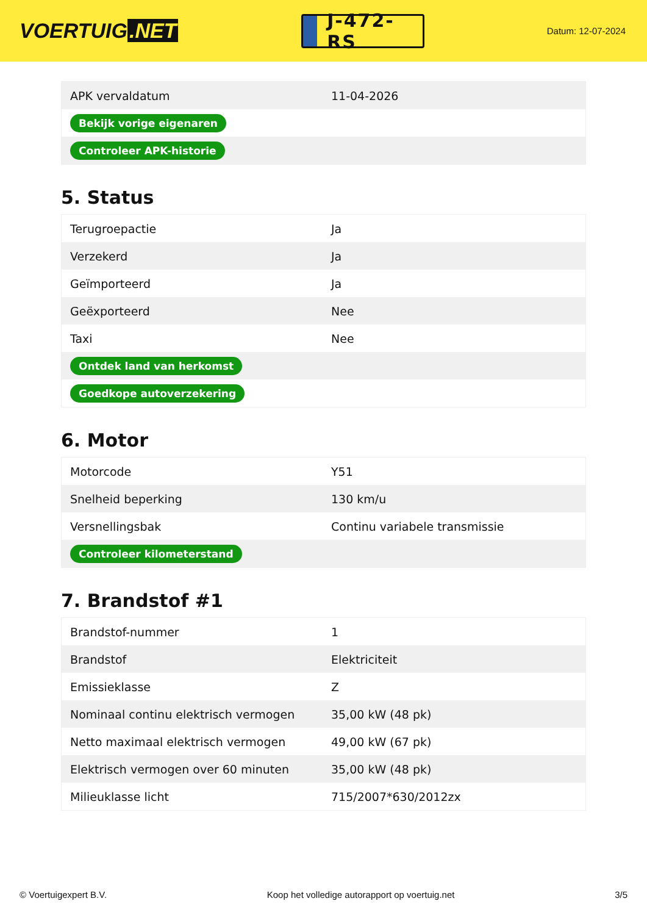VOERTUIG.NET
J-472-RS
Datum: 12-07-2024
| APK vervaldatum | 11-04-2026 |
| Bekijk vorige eigenaren | |
| Controleer APK-historie | |
5. Status
| Terugroepactie | Ja |
| Verzekerd | Ja |
| Geïmporteerd | Ja |
| Geëxporteerd | Nee |
| Taxi | Nee |
| Ontdek land van herkomst | |
| Goedkope autoverzekering | |
6. Motor
| Motorcode | Y51 |
| Snelheid beperking | 130 km/u |
| Versnellingsbak | Continu variabele transmissie |
| Controleer kilometerstand | |
7. Brandstof #1
| Brandstof-nummer | 1 |
| Brandstof | Elektriciteit |
| Emissieklasse | Z |
| Nominaal continu elektrisch vermogen | 35,00 kW (48 pk) |
| Netto maximaal elektrisch vermogen | 49,00 kW (67 pk) |
| Elektrisch vermogen over 60 minuten | 35,00 kW (48 pk) |
| Milieuklasse licht | 715/2007*630/2012zx |
© Voertuigexpert B.V. Koop het volledige autorapport op voertuig.net 3/5